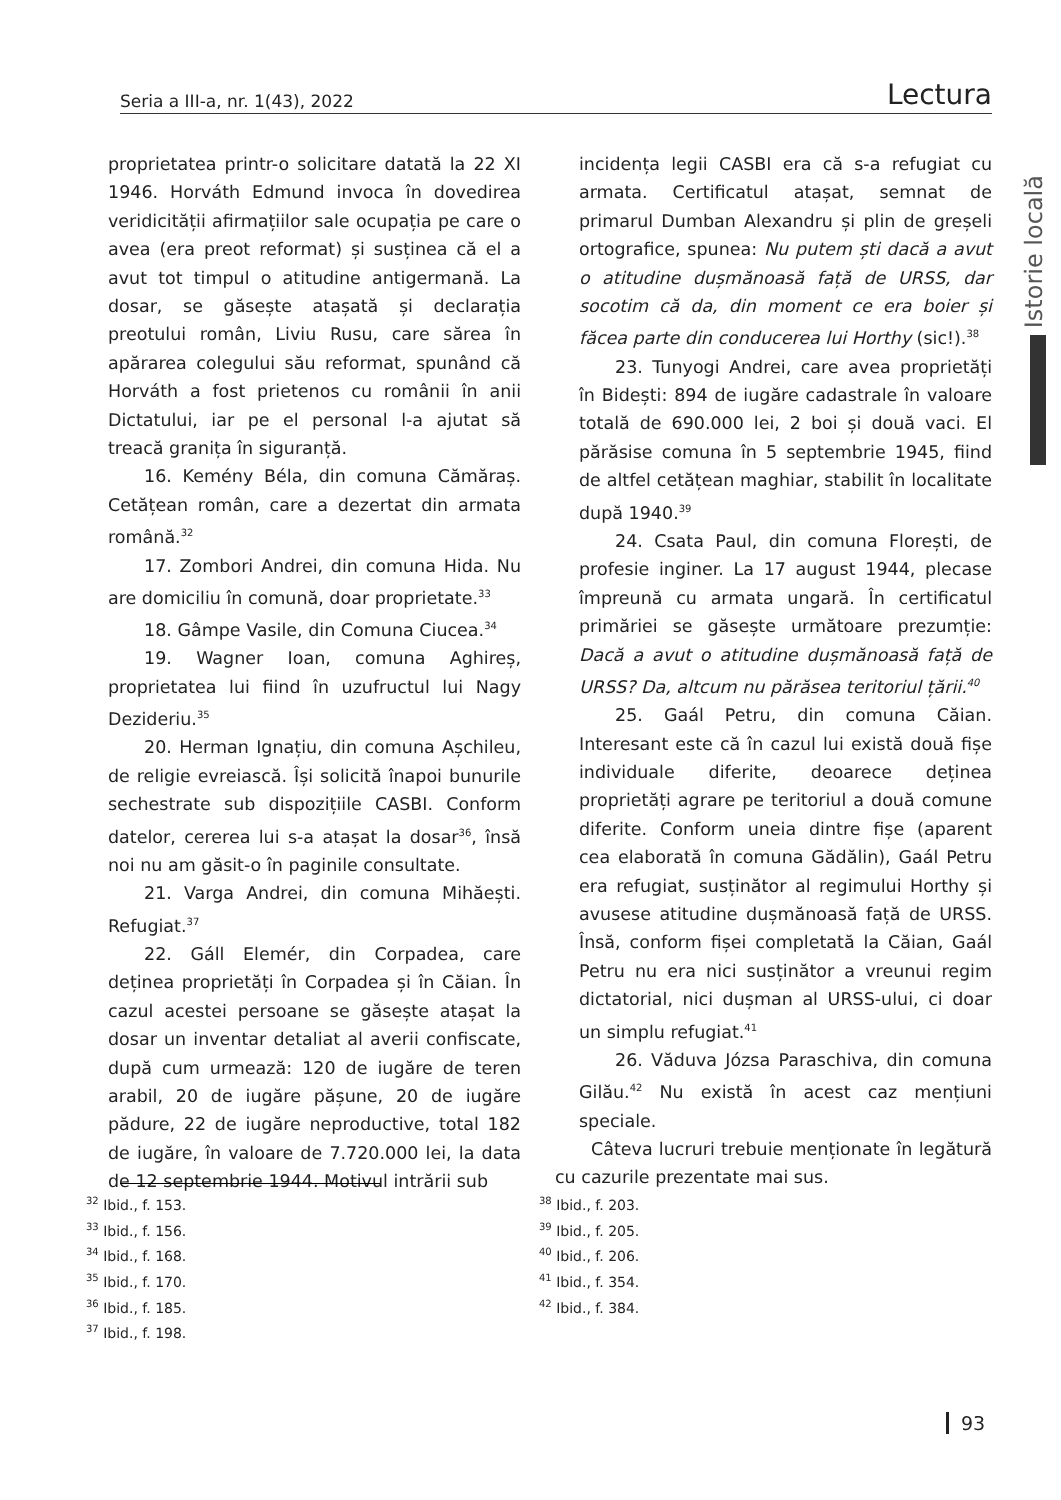Seria a III-a, nr. 1(43), 2022 Lectura
Istorie locală
proprietatea printr-o solicitare datată la 22 XI 1946. Horváth Edmund invoca în dovedirea veridicității afirmațiilor sale ocupația pe care o avea (era preot reformat) și susținea că el a avut tot timpul o atitudine antigermană. La dosar, se găsește atașată și declarația preotului român, Liviu Rusu, care sărea în apărarea colegului său reformat, spunând că Horváth a fost prietenos cu românii în anii Dictatului, iar pe el personal l-a ajutat să treacă granița în siguranță.
16. Kemény Béla, din comuna Cămăraș. Cetățean român, care a dezertat din armata română.<sup>32</sup>
17. Zombori Andrei, din comuna Hida. Nu are domiciliu în comună, doar proprietate.<sup>33</sup>
18. Gâmpe Vasile, din Comuna Ciucea.<sup>34</sup>
19. Wagner Ioan, comuna Aghireș, proprietatea lui fiind în uzufructul lui Nagy Dezideriu.<sup>35</sup>
20. Herman Ignațiu, din comuna Așchileu, de religie evreiască. Își solicită înapoi bunurile sechestrate sub dispozițiile CASBI. Conform datelor, cererea lui s-a atașat la dosar<sup>36</sup>, însă noi nu am găsit-o în paginile consultate.
21. Varga Andrei, din comuna Mihăești. Refugiat.<sup>37</sup>
22. Gáll Elemér, din Corpadea, care deținea proprietăți în Corpadea și în Căian. În cazul acestei persoane se găsește atașat la dosar un inventar detaliat al averii confiscate, după cum urmează: 120 de iugăre de teren arabil, 20 de iugăre pășune, 20 de iugăre pădure, 22 de iugăre neproductive, total 182 de iugăre, în valoare de 7.720.000 lei, la data de 12 septembrie 1944. Motivul intrării sub
incidența legii CASBI era că s-a refugiat cu armata. Certificatul atașat, semnat de primarul Dumban Alexandru și plin de greșeli ortografice, spunea: Nu putem ști dacă a avut o atitudine dușmănoasă față de URSS, dar socotim că da, din moment ce era boier și făcea parte din conducerea lui Horthy (sic!).<sup>38</sup>
23. Tunyogi Andrei, care avea proprietăți în Bidești: 894 de iugăre cadastrale în valoare totală de 690.000 lei, 2 boi și două vaci. El părăsise comuna în 5 septembrie 1945, fiind de altfel cetățean maghiar, stabilit în localitate după 1940.<sup>39</sup>
24. Csata Paul, din comuna Florești, de profesie inginer. La 17 august 1944, plecase împreună cu armata ungară. În certificatul primăriei se găsește următoare prezumție: Dacă a avut o atitudine dușmănoasă față de URSS? Da, altcum nu părăsea teritoriul țării.<sup>40</sup>
25. Gaál Petru, din comuna Căian. Interesant este că în cazul lui există două fișe individuale diferite, deoarece deținea proprietăți agrare pe teritoriul a două comune diferite. Conform uneia dintre fișe (aparent cea elaborată în comuna Gădălin), Gaál Petru era refugiat, susținător al regimului Horthy și avusese atitudine dușmănoasă față de URSS. Însă, conform fișei completată la Căian, Gaál Petru nu era nici susținător a vreunui regim dictatorial, nici dușman al URSS-ului, ci doar un simplu refugiat.<sup>41</sup>
26. Văduva Józsa Paraschiva, din comuna Gilău.<sup>42</sup> Nu există în acest caz mențiuni speciale.
Câteva lucruri trebuie menționate în legătură cu cazurile prezentate mai sus.
<sup>32</sup> Ibid., f. 153.
<sup>33</sup> Ibid., f. 156.
<sup>34</sup> Ibid., f. 168.
<sup>35</sup> Ibid., f. 170.
<sup>36</sup> Ibid., f. 185.
<sup>37</sup> Ibid., f. 198.
<sup>38</sup> Ibid., f. 203.
<sup>39</sup> Ibid., f. 205.
<sup>40</sup> Ibid., f. 206.
<sup>41</sup> Ibid., f. 354.
<sup>42</sup> Ibid., f. 384.
93